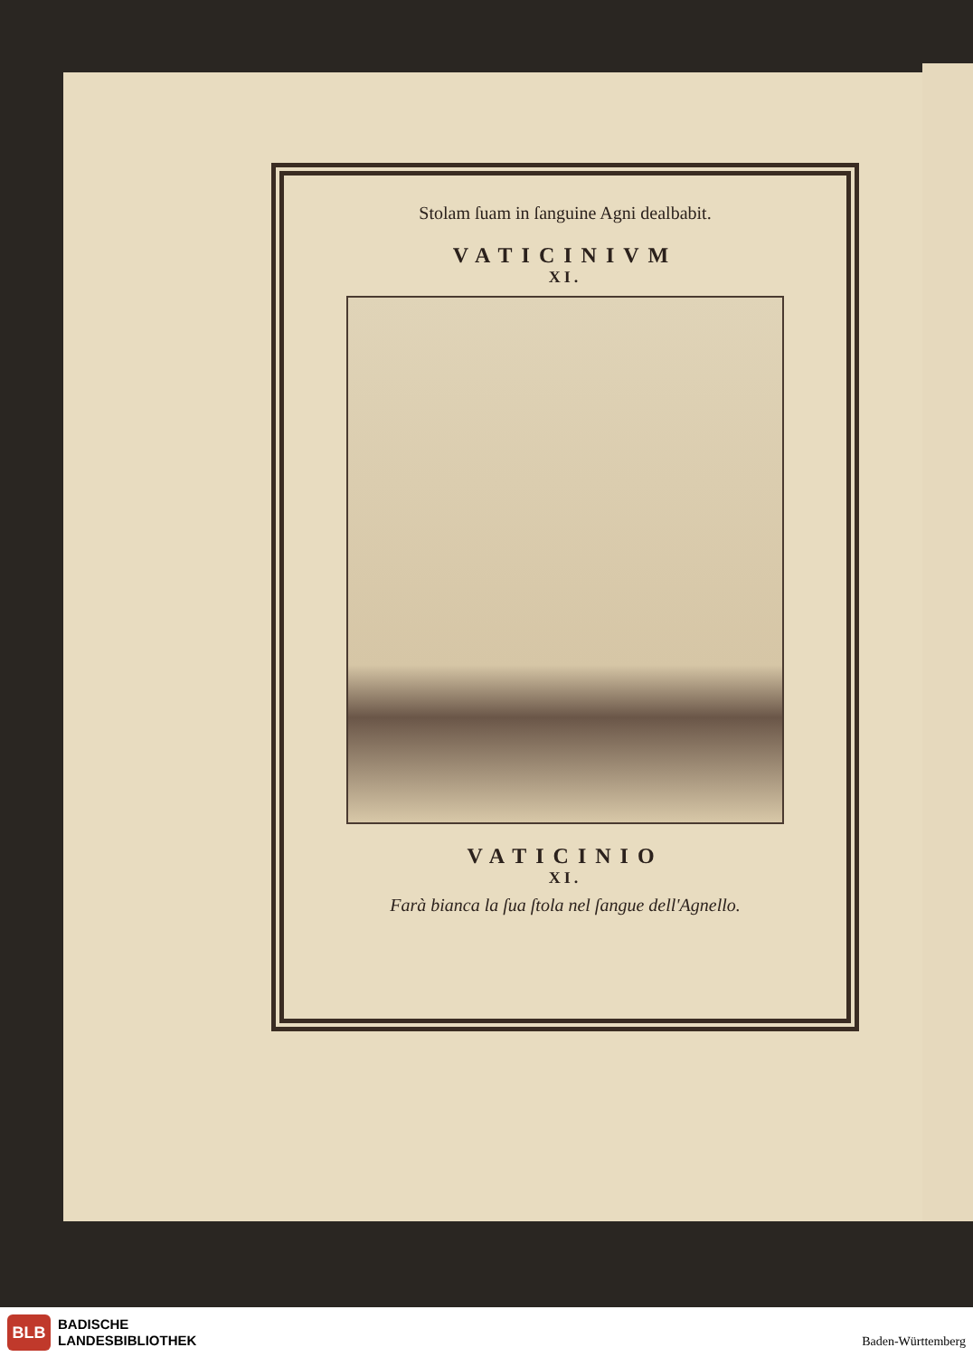Stolam ſuam in ſanguine Agni dealbabit.
VATICINIVM
XI.
VATICINIO
XI.
Farà bianca la ſua ſtola nel ſangue dell'Agnello.
BLB
BADISCHE
LANDESBIBLIOTHEK
Baden-Württemberg